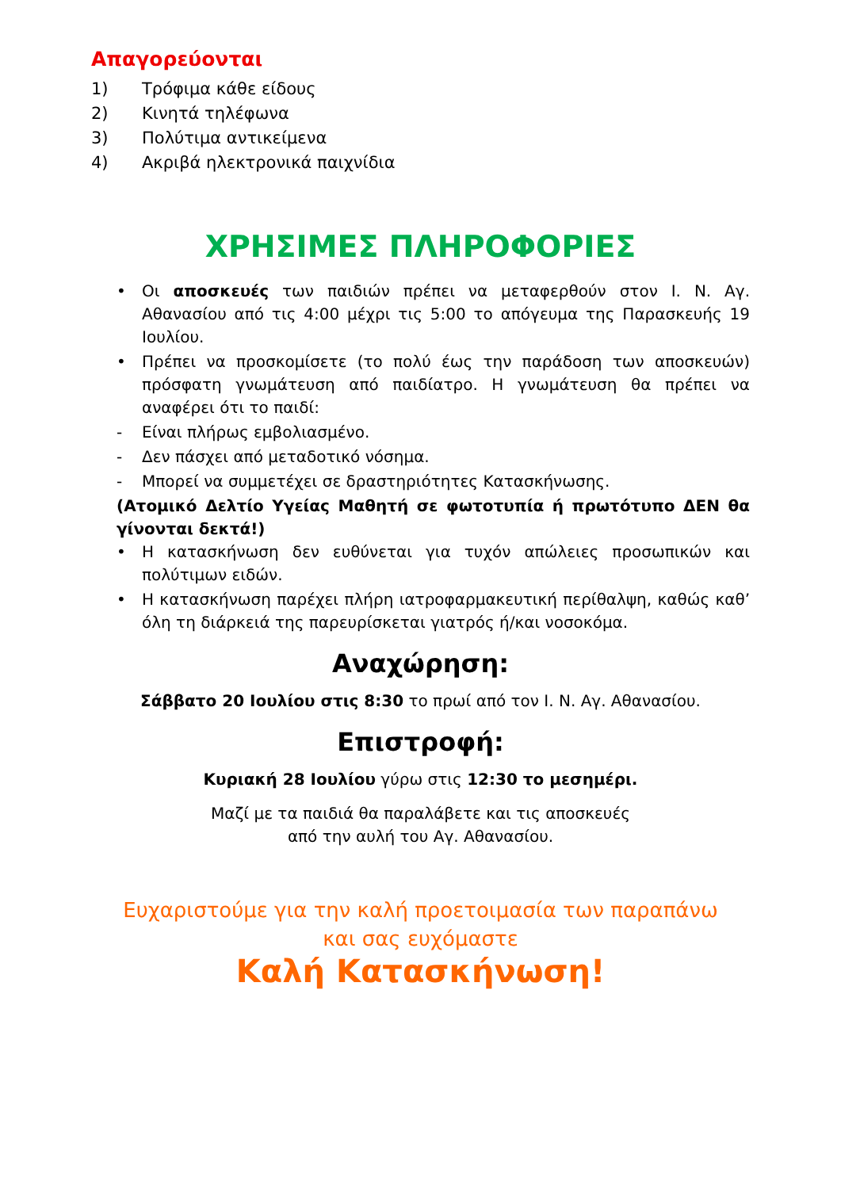Απαγορεύονται
1) Τρόφιμα κάθε είδους
2) Κινητά τηλέφωνα
3) Πολύτιμα αντικείμενα
4) Ακριβά ηλεκτρονικά παιχνίδια
ΧΡΗΣΙΜΕΣ ΠΛΗΡΟΦΟΡΙΕΣ
• Οι αποσκευές των παιδιών πρέπει να μεταφερθούν στον Ι. Ν. Αγ. Αθανασίου από τις 4:00 μέχρι τις 5:00 το απόγευμα της Παρασκευής 19 Ιουλίου.
• Πρέπει να προσκομίσετε (το πολύ έως την παράδοση των αποσκευών) πρόσφατη γνωμάτευση από παιδίατρο. Η γνωμάτευση θα πρέπει να αναφέρει ότι το παιδί:
- Είναι πλήρως εμβολιασμένο.
- Δεν πάσχει από μεταδοτικό νόσημα.
- Μπορεί να συμμετέχει σε δραστηριότητες Κατασκήνωσης.
(Ατομικό Δελτίο Υγείας Μαθητή σε φωτοτυπία ή πρωτότυπο ΔΕΝ θα γίνονται δεκτά!)
• Η κατασκήνωση δεν ευθύνεται για τυχόν απώλειες προσωπικών και πολύτιμων ειδών.
• Η κατασκήνωση παρέχει πλήρη ιατροφαρμακευτική περίθαλψη, καθώς καθ’ όλη τη διάρκειά της παρευρίσκεται γιατρός ή/και νοσοκόμα.
Αναχώρηση:
Σάββατο 20 Ιουλίου στις 8:30 το πρωί από τον Ι. Ν. Αγ. Αθανασίου.
Επιστροφή:
Κυριακή 28 Ιουλίου γύρω στις 12:30 το μεσημέρι.
Μαζί με τα παιδιά θα παραλάβετε και τις αποσκευές
από την αυλή του Αγ. Αθανασίου.
Ευχαριστούμε για την καλή προετοιμασία των παραπάνω
και σας ευχόμαστε
Καλή Κατασκήνωση!